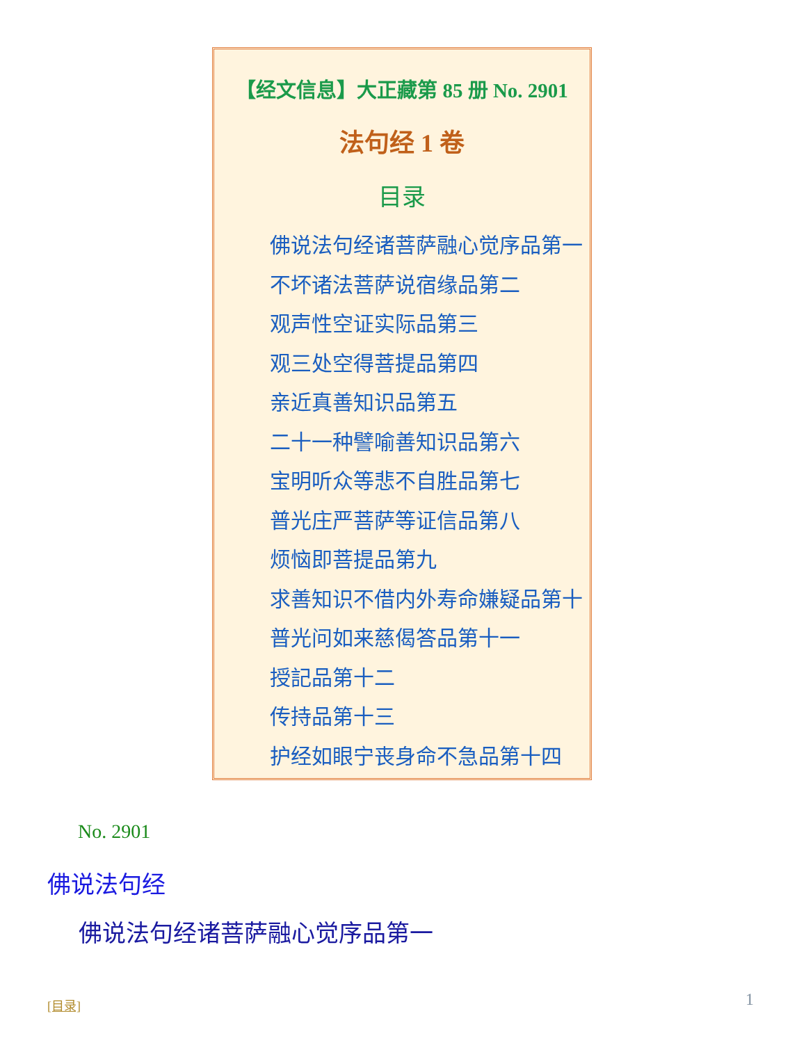【经文信息】大正藏第 85 册 No. 2901
法句经 1 卷
目录
佛说法句经诸菩萨融心觉序品第一
不坏诸法菩萨说宿缘品第二
观声性空证实际品第三
观三处空得菩提品第四
亲近真善知识品第五
二十一种譬喻善知识品第六
宝明听众等悲不自胜品第七
普光庄严菩萨等证信品第八
烦恼即菩提品第九
求善知识不借内外寿命嫌疑品第十
普光问如来慈偈答品第十一
授記品第十二
传持品第十三
护经如眼宁丧身命不急品第十四
No. 2901
佛说法句经
佛说法句经诸菩萨融心觉序品第一
[目录] 1